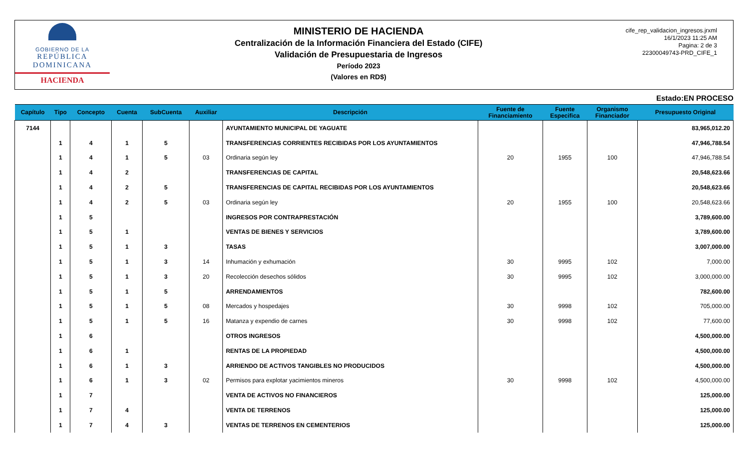GOBIERNO DE LA
REPÚBLICA
DOMINICANA
HACIENDA
MINISTERIO DE HACIENDA
Centralización de la Información Financiera del Estado (CIFE)
Validación de Presupuestaria de Ingresos
Período 2023
(Valores en RD$)
cife_rep_validacion_ingresos.jrxml
16/1/2023 11:25 AM
Pagina: 2 de 3
22300049743-PRD_CIFE_1
Estado:EN PROCESO
| Capítulo | Tipo | Concepto | Cuenta | SubCuenta | Auxiliar | Descripción | Fuente de Financiamiento | Fuente Especifica | Organismo Financiador | Presupuesto Original |
| --- | --- | --- | --- | --- | --- | --- | --- | --- | --- | --- |
| 7144 | | | | | | AYUNTAMIENTO MUNICIPAL DE YAGUATE | | | | 83,965,012.20 |
| | 1 | 4 | 1 | 5 | | TRANSFERENCIAS CORRIENTES RECIBIDAS POR LOS AYUNTAMIENTOS | | | | 47,946,788.54 |
| | 1 | 4 | 1 | 5 | 03 | Ordinaria según ley | 20 | 1955 | 100 | 47,946,788.54 |
| | 1 | 4 | 2 | | | TRANSFERENCIAS DE CAPITAL | | | | 20,548,623.66 |
| | 1 | 4 | 2 | 5 | | TRANSFERENCIAS DE CAPITAL RECIBIDAS POR LOS AYUNTAMIENTOS | | | | 20,548,623.66 |
| | 1 | 4 | 2 | 5 | 03 | Ordinaria según ley | 20 | 1955 | 100 | 20,548,623.66 |
| | 1 | 5 | | | | INGRESOS POR CONTRAPRESTACIÓN | | | | 3,789,600.00 |
| | 1 | 5 | 1 | | | VENTAS DE BIENES Y SERVICIOS | | | | 3,789,600.00 |
| | 1 | 5 | 1 | 3 | | TASAS | | | | 3,007,000.00 |
| | 1 | 5 | 1 | 3 | 14 | Inhumación y exhumación | 30 | 9995 | 102 | 7,000.00 |
| | 1 | 5 | 1 | 3 | 20 | Recolección desechos sólidos | 30 | 9995 | 102 | 3,000,000.00 |
| | 1 | 5 | 1 | 5 | | ARRENDAMIENTOS | | | | 782,600.00 |
| | 1 | 5 | 1 | 5 | 08 | Mercados y hospedajes | 30 | 9998 | 102 | 705,000.00 |
| | 1 | 5 | 1 | 5 | 16 | Matanza y expendio de carnes | 30 | 9998 | 102 | 77,600.00 |
| | 1 | 6 | | | | OTROS INGRESOS | | | | 4,500,000.00 |
| | 1 | 6 | 1 | | | RENTAS DE LA PROPIEDAD | | | | 4,500,000.00 |
| | 1 | 6 | 1 | 3 | | ARRIENDO DE ACTIVOS TANGIBLES NO PRODUCIDOS | | | | 4,500,000.00 |
| | 1 | 6 | 1 | 3 | 02 | Permisos para explotar yacimientos mineros | 30 | 9998 | 102 | 4,500,000.00 |
| | 1 | 7 | | | | VENTA DE ACTIVOS NO FINANCIEROS | | | | 125,000.00 |
| | 1 | 7 | 4 | | | VENTA DE TERRENOS | | | | 125,000.00 |
| | 1 | 7 | 4 | 3 | | VENTAS DE TERRENOS EN CEMENTERIOS | | | | 125,000.00 |